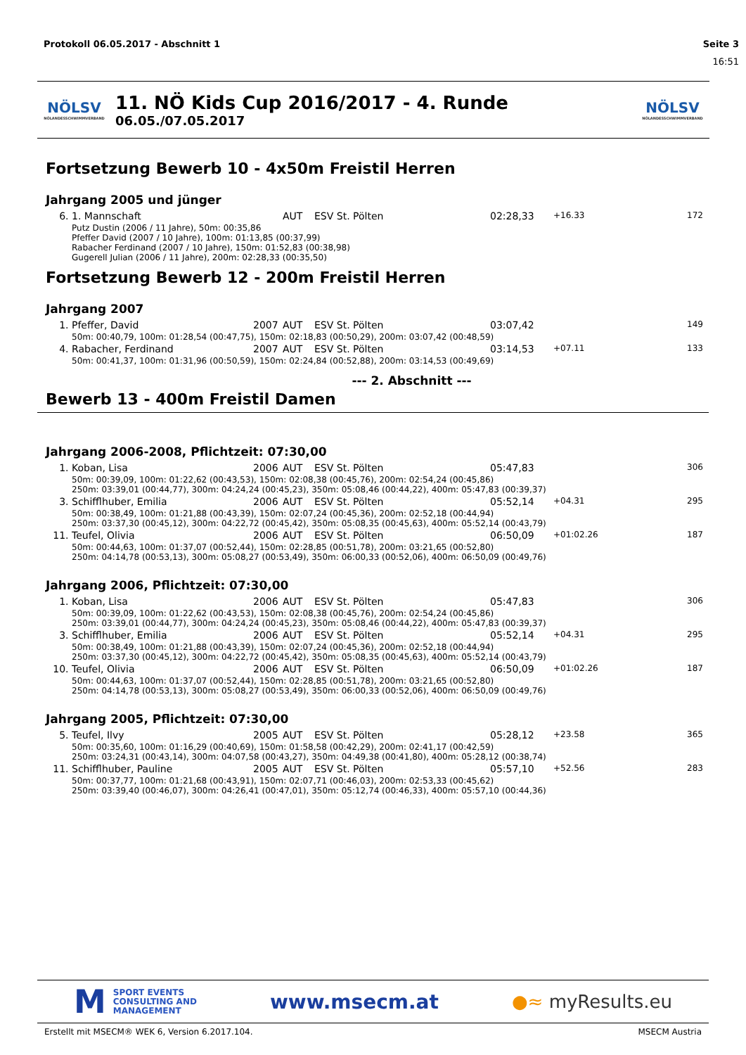Protokoll 06.05.2017 - Abschnitt 1 Seite 3
16:51
NÖLSV
NÖLANDESSCHWIMMVERBAND
11. NÖ Kids Cup 2016/2017 - 4. Runde
06.05./07.05.2017
NÖLSV
NÖLANDESSCHWIMMVERBAND
Fortsetzung Bewerb 10 - 4x50m Freistil Herren
Jahrgang 2005 und jünger
| 6. | 1. Mannschaft | AUT | ESV St. Pölten | 02:28,33 | +16.33 | 172 |
| Putz Dustin (2006 / 11 Jahre), 50m: 00:35,86 Pfeffer David (2007 / 10 Jahre), 100m: 01:13,85 (00:37,99) Rabacher Ferdinand (2007 / 10 Jahre), 150m: 01:52,83 (00:38,98) Gugerell Julian (2006 / 11 Jahre), 200m: 02:28,33 (00:35,50) | | | | | | |
Fortsetzung Bewerb 12 - 200m Freistil Herren
Jahrgang 2007
| 1. | Pfeffer, David | 2007 | AUT | ESV St. Pölten | 03:07,42 | | 149 |
| 50m: 00:40,79, 100m: 01:28,54 (00:47,75), 150m: 02:18,83 (00:50,29), 200m: 03:07,42 (00:48,59) | | | | | | | |
| 4. | Rabacher, Ferdinand | 2007 | AUT | ESV St. Pölten | 03:14,53 | +07.11 | 133 |
| 50m: 00:41,37, 100m: 01:31,96 (00:50,59), 150m: 02:24,84 (00:52,88), 200m: 03:14,53 (00:49,69) | | | | | | | |
--- 2. Abschnitt ---
Bewerb 13 - 400m Freistil Damen
Jahrgang 2006-2008, Pflichtzeit: 07:30,00
| 1. | Koban, Lisa | 2006 | AUT | ESV St. Pölten | 05:47,83 | | 306 |
| 50m: 00:39,09, 100m: 01:22,62 (00:43,53), 150m: 02:08,38 (00:45,76), 200m: 02:54,24 (00:45,86) 250m: 03:39,01 (00:44,77), 300m: 04:24,24 (00:45,23), 350m: 05:08,46 (00:44,22), 400m: 05:47,83 (00:39,37) | | | | | | | |
| 3. | Schifflhuber, Emilia | 2006 | AUT | ESV St. Pölten | 05:52,14 | +04.31 | 295 |
| 50m: 00:38,49, 100m: 01:21,88 (00:43,39), 150m: 02:07,24 (00:45,36), 200m: 02:52,18 (00:44,94) 250m: 03:37,30 (00:45,12), 300m: 04:22,72 (00:45,42), 350m: 05:08,35 (00:45,63), 400m: 05:52,14 (00:43,79) | | | | | | | |
| 11. | Teufel, Olivia | 2006 | AUT | ESV St. Pölten | 06:50,09 | +01:02.26 | 187 |
| 50m: 00:44,63, 100m: 01:37,07 (00:52,44), 150m: 02:28,85 (00:51,78), 200m: 03:21,65 (00:52,80) 250m: 04:14,78 (00:53,13), 300m: 05:08,27 (00:53,49), 350m: 06:00,33 (00:52,06), 400m: 06:50,09 (00:49,76) | | | | | | | |
Jahrgang 2006, Pflichtzeit: 07:30,00
| 1. | Koban, Lisa | 2006 | AUT | ESV St. Pölten | 05:47,83 | | 306 |
| 50m: 00:39,09, 100m: 01:22,62 (00:43,53), 150m: 02:08,38 (00:45,76), 200m: 02:54,24 (00:45,86) 250m: 03:39,01 (00:44,77), 300m: 04:24,24 (00:45,23), 350m: 05:08,46 (00:44,22), 400m: 05:47,83 (00:39,37) | | | | | | | |
| 3. | Schifflhuber, Emilia | 2006 | AUT | ESV St. Pölten | 05:52,14 | +04.31 | 295 |
| 50m: 00:38,49, 100m: 01:21,88 (00:43,39), 150m: 02:07,24 (00:45,36), 200m: 02:52,18 (00:44,94) 250m: 03:37,30 (00:45,12), 300m: 04:22,72 (00:45,42), 350m: 05:08,35 (00:45,63), 400m: 05:52,14 (00:43,79) | | | | | | | |
| 10. | Teufel, Olivia | 2006 | AUT | ESV St. Pölten | 06:50,09 | +01:02.26 | 187 |
| 50m: 00:44,63, 100m: 01:37,07 (00:52,44), 150m: 02:28,85 (00:51,78), 200m: 03:21,65 (00:52,80) 250m: 04:14,78 (00:53,13), 300m: 05:08,27 (00:53,49), 350m: 06:00,33 (00:52,06), 400m: 06:50,09 (00:49,76) | | | | | | | |
Jahrgang 2005, Pflichtzeit: 07:30,00
| 5. | Teufel, Ilvy | 2005 | AUT | ESV St. Pölten | 05:28,12 | +23.58 | 365 |
| 50m: 00:35,60, 100m: 01:16,29 (00:40,69), 150m: 01:58,58 (00:42,29), 200m: 02:41,17 (00:42,59) 250m: 03:24,31 (00:43,14), 300m: 04:07,58 (00:43,27), 350m: 04:49,38 (00:41,80), 400m: 05:28,12 (00:38,74) | | | | | | | |
| 11. | Schifflhuber, Pauline | 2005 | AUT | ESV St. Pölten | 05:57,10 | +52.56 | 283 |
| 50m: 00:37,77, 100m: 01:21,68 (00:43,91), 150m: 02:07,71 (00:46,03), 200m: 02:53,33 (00:45,62) 250m: 03:39,40 (00:46,07), 300m: 04:26,41 (00:47,01), 350m: 05:12,74 (00:46,33), 400m: 05:57,10 (00:44,36) | | | | | | | |
M SPORT EVENTS
CONSULTING AND
MANAGEMENT
www.msecm.at ●≈ myResults.eu
Erstellt mit MSECM® WEK 6, Version 6.2017.104. MSECM Austria